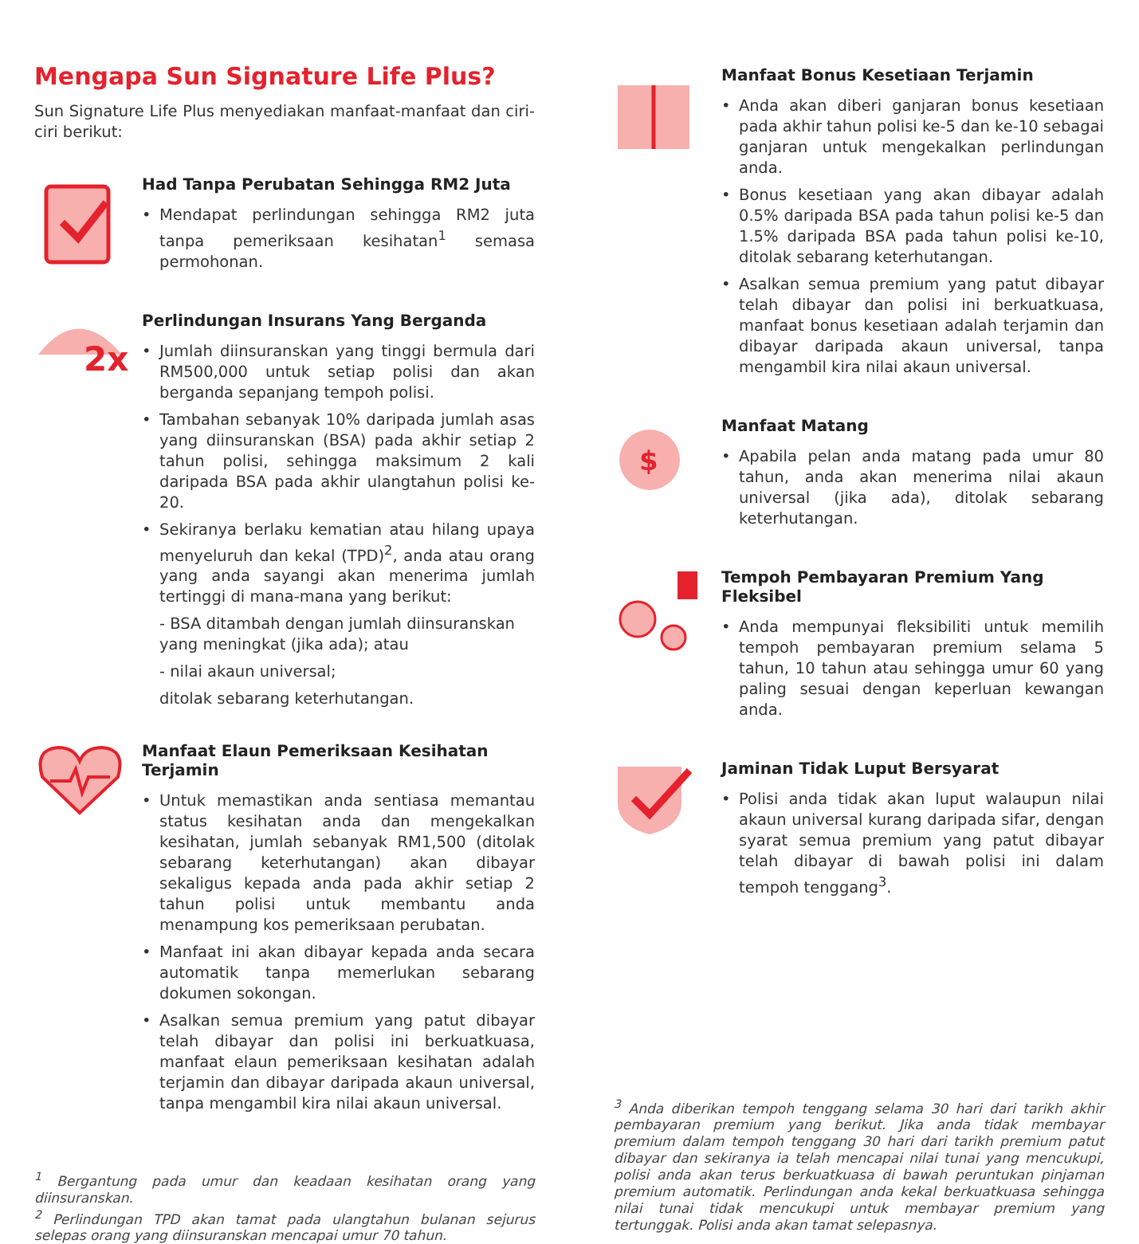Mengapa Sun Signature Life Plus?
Sun Signature Life Plus menyediakan manfaat-manfaat dan ciri-ciri berikut:
Had Tanpa Perubatan Sehingga RM2 Juta
• Mendapat perlindungan sehingga RM2 juta tanpa pemeriksaan kesihatan<sup>1</sup> semasa permohonan.
2x
Perlindungan Insurans Yang Berganda
• Jumlah diinsuranskan yang tinggi bermula dari RM500,000 untuk setiap polisi dan akan berganda sepanjang tempoh polisi.
• Tambahan sebanyak 10% daripada jumlah asas yang diinsuranskan (BSA) pada akhir setiap 2 tahun polisi, sehingga maksimum 2 kali daripada BSA pada akhir ulangtahun polisi ke-20.
• Sekiranya berlaku kematian atau hilang upaya menyeluruh dan kekal (TPD)<sup>2</sup>, anda atau orang yang anda sayangi akan menerima jumlah tertinggi di mana-mana yang berikut:
- BSA ditambah dengan jumlah diinsuranskan yang meningkat (jika ada); atau
- nilai akaun universal;
ditolak sebarang keterhutangan.
Manfaat Elaun Pemeriksaan Kesihatan Terjamin
• Untuk memastikan anda sentiasa memantau status kesihatan anda dan mengekalkan kesihatan, jumlah sebanyak RM1,500 (ditolak sebarang keterhutangan) akan dibayar sekaligus kepada anda pada akhir setiap 2 tahun polisi untuk membantu anda menampung kos pemeriksaan perubatan.
• Manfaat ini akan dibayar kepada anda secara automatik tanpa memerlukan sebarang dokumen sokongan.
• Asalkan semua premium yang patut dibayar telah dibayar dan polisi ini berkuatkuasa, manfaat elaun pemeriksaan kesihatan adalah terjamin dan dibayar daripada akaun universal, tanpa mengambil kira nilai akaun universal.
<sup>1</sup> Bergantung pada umur dan keadaan kesihatan orang yang diinsuranskan.
<sup>2</sup> Perlindungan TPD akan tamat pada ulangtahun bulanan sejurus selepas orang yang diinsuranskan mencapai umur 70 tahun.
Manfaat Bonus Kesetiaan Terjamin
• Anda akan diberi ganjaran bonus kesetiaan pada akhir tahun polisi ke-5 dan ke-10 sebagai ganjaran untuk mengekalkan perlindungan anda.
• Bonus kesetiaan yang akan dibayar adalah 0.5% daripada BSA pada tahun polisi ke-5 dan 1.5% daripada BSA pada tahun polisi ke-10, ditolak sebarang keterhutangan.
• Asalkan semua premium yang patut dibayar telah dibayar dan polisi ini berkuatkuasa, manfaat bonus kesetiaan adalah terjamin dan dibayar daripada akaun universal, tanpa mengambil kira nilai akaun universal.
$
Manfaat Matang
• Apabila pelan anda matang pada umur 80 tahun, anda akan menerima nilai akaun universal (jika ada), ditolak sebarang keterhutangan.
Tempoh Pembayaran Premium Yang Fleksibel
• Anda mempunyai fleksibiliti untuk memilih tempoh pembayaran premium selama 5 tahun, 10 tahun atau sehingga umur 60 yang paling sesuai dengan keperluan kewangan anda.
Jaminan Tidak Luput Bersyarat
• Polisi anda tidak akan luput walaupun nilai akaun universal kurang daripada sifar, dengan syarat semua premium yang patut dibayar telah dibayar di bawah polisi ini dalam tempoh tenggang<sup>3</sup>.
<sup>3</sup> Anda diberikan tempoh tenggang selama 30 hari dari tarikh akhir pembayaran premium yang berikut. Jika anda tidak membayar premium dalam tempoh tenggang 30 hari dari tarikh premium patut dibayar dan sekiranya ia telah mencapai nilai tunai yang mencukupi, polisi anda akan terus berkuatkuasa di bawah peruntukan pinjaman premium automatik. Perlindungan anda kekal berkuatkuasa sehingga nilai tunai tidak mencukupi untuk membayar premium yang tertunggak. Polisi anda akan tamat selepasnya.